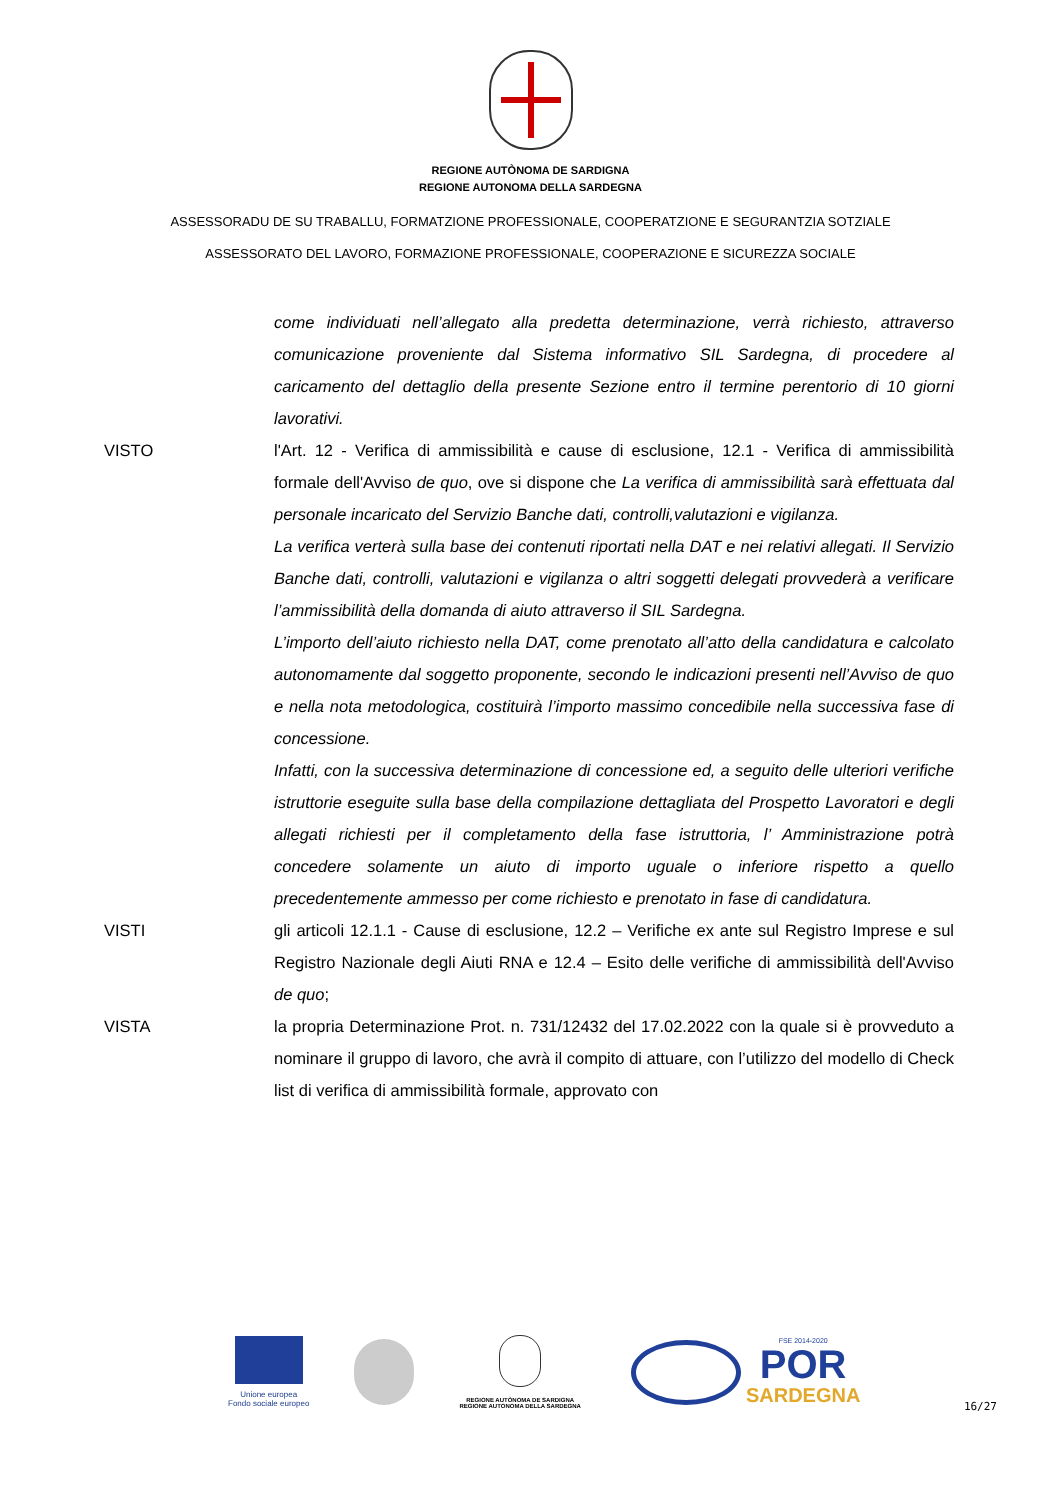REGIONE AUTÒNOMA DE SARDIGNA
REGIONE AUTONOMA DELLA SARDEGNA
ASSESSORADU DE SU TRABALLU, FORMATZIONE PROFESSIONALE, COOPERATZIONE E SEGURANTZIA SOTZIALE
ASSESSORATO DEL LAVORO, FORMAZIONE PROFESSIONALE, COOPERAZIONE E SICUREZZA SOCIALE
come individuati nell’allegato alla predetta determinazione, verrà richiesto, attraverso comunicazione proveniente dal Sistema informativo SIL Sardegna, di procedere al caricamento del dettaglio della presente Sezione entro il termine perentorio di 10 giorni lavorativi.
VISTO l'Art. 12 - Verifica di ammissibilità e cause di esclusione, 12.1 - Verifica di ammissibilità formale dell'Avviso de quo, ove si dispone che La verifica di ammissibilità sarà effettuata dal personale incaricato del Servizio Banche dati, controlli,valutazioni e vigilanza.
La verifica verterà sulla base dei contenuti riportati nella DAT e nei relativi allegati. Il Servizio Banche dati, controlli, valutazioni e vigilanza o altri soggetti delegati provvederà a verificare l’ammissibilità della domanda di aiuto attraverso il SIL Sardegna.
L’importo dell’aiuto richiesto nella DAT, come prenotato all’atto della candidatura e calcolato autonomamente dal soggetto proponente, secondo le indicazioni presenti nell’Avviso de quo e nella nota metodologica, costituirà l’importo massimo concedibile nella successiva fase di concessione.
Infatti, con la successiva determinazione di concessione ed, a seguito delle ulteriori verifiche istruttorie eseguite sulla base della compilazione dettagliata del Prospetto Lavoratori e degli allegati richiesti per il completamento della fase istruttoria, l’ Amministrazione potrà concedere solamente un aiuto di importo uguale o inferiore rispetto a quello precedentemente ammesso per come richiesto e prenotato in fase di candidatura.
VISTI gli articoli 12.1.1 - Cause di esclusione, 12.2 – Verifiche ex ante sul Registro Imprese e sul Registro Nazionale degli Aiuti RNA e 12.4 – Esito delle verifiche di ammissibilità dell'Avviso de quo;
VISTA la propria Determinazione Prot. n. 731/12432 del 17.02.2022 con la quale si è provveduto a nominare il gruppo di lavoro, che avrà il compito di attuare, con l’utilizzo del modello di Check list di verifica di ammissibilità formale, approvato con
Unione europea
Fondo sociale europeo
REGIONE AUTÒNOMA DE SARDIGNA
REGIONE AUTONOMA DELLA SARDEGNA
FSE 2014-2020
POR
SARDEGNA
16/27